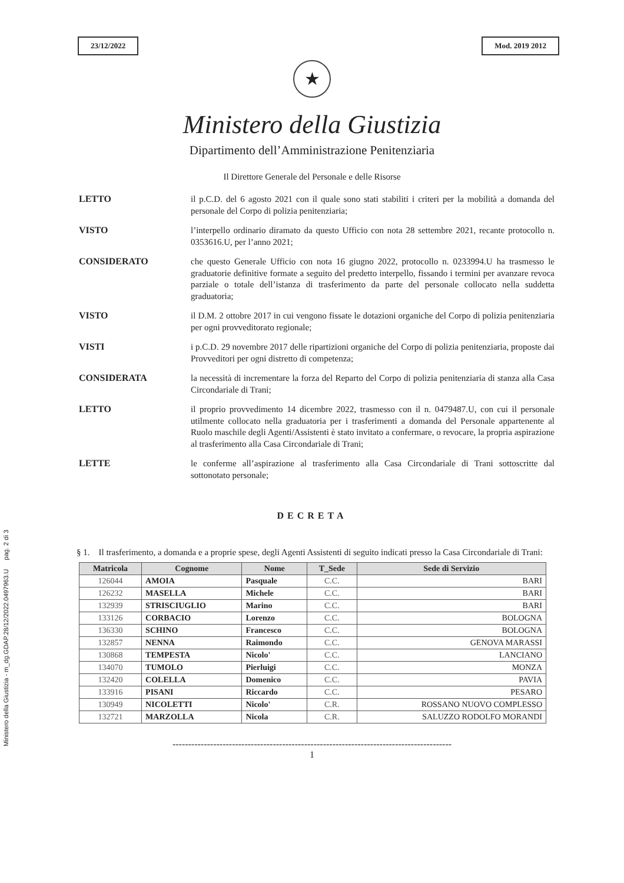Ministero della Giustizia - m_dg.GDAP.28/12/2022.0497963.U pag. 2 di 3
23/12/2022 Mod. 2019 2012
★
Ministero della Giustizia
Dipartimento dell’Amministrazione Penitenziaria
Il Direttore Generale del Personale e delle Risorse
LETTO
il p.C.D. del 6 agosto 2021 con il quale sono stati stabiliti i criteri per la mobilità a domanda del personale del Corpo di polizia penitenziaria;
VISTO
l’interpello ordinario diramato da questo Ufficio con nota 28 settembre 2021, recante protocollo n. 0353616.U, per l’anno 2021;
CONSIDERATO
che questo Generale Ufficio con nota 16 giugno 2022, protocollo n. 0233994.U ha trasmesso le graduatorie definitive formate a seguito del predetto interpello, fissando i termini per avanzare revoca parziale o totale dell’istanza di trasferimento da parte del personale collocato nella suddetta graduatoria;
VISTO
il D.M. 2 ottobre 2017 in cui vengono fissate le dotazioni organiche del Corpo di polizia penitenziaria per ogni provveditorato regionale;
VISTI
i p.C.D. 29 novembre 2017 delle ripartizioni organiche del Corpo di polizia penitenziaria, proposte dai Provveditori per ogni distretto di competenza;
CONSIDERATA
la necessità di incrementare la forza del Reparto del Corpo di polizia penitenziaria di stanza alla Casa Circondariale di Trani;
LETTO
il proprio provvedimento 14 dicembre 2022, trasmesso con il n. 0479487.U, con cui il personale utilmente collocato nella graduatoria per i trasferimenti a domanda del Personale appartenente al Ruolo maschile degli Agenti/Assistenti è stato invitato a confermare, o revocare, la propria aspirazione al trasferimento alla Casa Circondariale di Trani;
LETTE
le conferme all’aspirazione al trasferimento alla Casa Circondariale di Trani sottoscritte dal sottonotato personale;
DECRETA
§ 1. Il trasferimento, a domanda e a proprie spese, degli Agenti Assistenti di seguito indicati presso la Casa Circondariale di Trani:
| Matricola | Cognome | Nome | T_Sede | Sede di Servizio |
| --- | --- | --- | --- | --- |
| 126044 | AMOIA | Pasquale | C.C. | BARI |
| 126232 | MASELLA | Michele | C.C. | BARI |
| 132939 | STRISCIUGLIO | Marino | C.C. | BARI |
| 133126 | CORBACIO | Lorenzo | C.C. | BOLOGNA |
| 136330 | SCHINO | Francesco | C.C. | BOLOGNA |
| 132857 | NENNA | Raimondo | C.C. | GENOVA MARASSI |
| 130868 | TEMPESTA | Nicolo' | C.C. | LANCIANO |
| 134070 | TUMOLO | Pierluigi | C.C. | MONZA |
| 132420 | COLELLA | Domenico | C.C. | PAVIA |
| 133916 | PISANI | Riccardo | C.C. | PESARO |
| 130949 | NICOLETTI | Nicolo' | C.R. | ROSSANO NUOVO COMPLESSO |
| 132721 | MARZOLLA | Nicola | C.R. | SALUZZO RODOLFO MORANDI |
-----------------------------------------------------------------------------------------
1